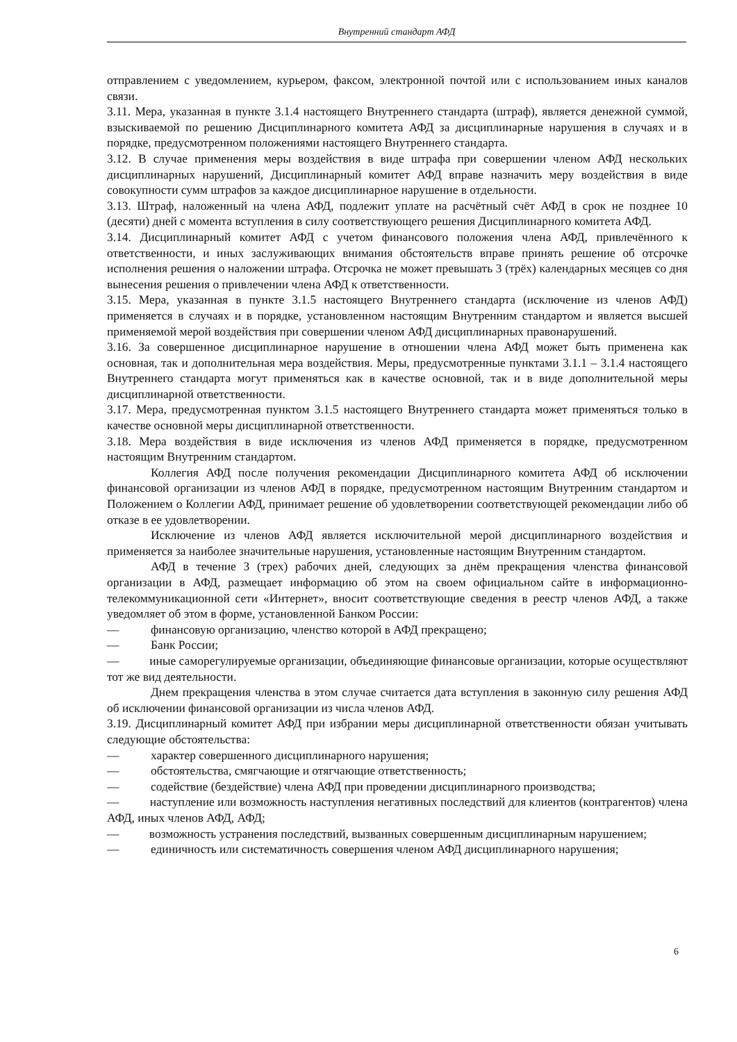Внутренний стандарт АФД
отправлением с уведомлением, курьером, факсом, электронной почтой или с использованием иных каналов связи.
3.11. Мера, указанная в пункте 3.1.4 настоящего Внутреннего стандарта (штраф), является денежной суммой, взыскиваемой по решению Дисциплинарного комитета АФД за дисциплинарные нарушения в случаях и в порядке, предусмотренном положениями настоящего Внутреннего стандарта.
3.12. В случае применения меры воздействия в виде штрафа при совершении членом АФД нескольких дисциплинарных нарушений, Дисциплинарный комитет АФД вправе назначить меру воздействия в виде совокупности сумм штрафов за каждое дисциплинарное нарушение в отдельности.
3.13. Штраф, наложенный на члена АФД, подлежит уплате на расчётный счёт АФД в срок не позднее 10 (десяти) дней с момента вступления в силу соответствующего решения Дисциплинарного комитета АФД.
3.14. Дисциплинарный комитет АФД с учетом финансового положения члена АФД, привлечённого к ответственности, и иных заслуживающих внимания обстоятельств вправе принять решение об отсрочке исполнения решения о наложении штрафа. Отсрочка не может превышать 3 (трёх) календарных месяцев со дня вынесения решения о привлечении члена АФД к ответственности.
3.15. Мера, указанная в пункте 3.1.5 настоящего Внутреннего стандарта (исключение из членов АФД) применяется в случаях и в порядке, установленном настоящим Внутренним стандартом и является высшей применяемой мерой воздействия при совершении членом АФД дисциплинарных правонарушений.
3.16. За совершенное дисциплинарное нарушение в отношении члена АФД может быть применена как основная, так и дополнительная мера воздействия. Меры, предусмотренные пунктами 3.1.1 – 3.1.4 настоящего Внутреннего стандарта могут применяться как в качестве основной, так и в виде дополнительной меры дисциплинарной ответственности.
3.17. Мера, предусмотренная пунктом 3.1.5 настоящего Внутреннего стандарта может применяться только в качестве основной меры дисциплинарной ответственности.
3.18. Мера воздействия в виде исключения из членов АФД применяется в порядке, предусмотренном настоящим Внутренним стандартом.
Коллегия АФД после получения рекомендации Дисциплинарного комитета АФД об исключении финансовой организации из членов АФД в порядке, предусмотренном настоящим Внутренним стандартом и Положением о Коллегии АФД, принимает решение об удовлетворении соответствующей рекомендации либо об отказе в ее удовлетворении.
Исключение из членов АФД является исключительной мерой дисциплинарного воздействия и применяется за наиболее значительные нарушения, установленные настоящим Внутренним стандартом.
АФД в течение 3 (трех) рабочих дней, следующих за днём прекращения членства финансовой организации в АФД, размещает информацию об этом на своем официальном сайте в информационно-телекоммуникационной сети «Интернет», вносит соответствующие сведения в реестр членов АФД, а также уведомляет об этом в форме, установленной Банком России:
— финансовую организацию, членство которой в АФД прекращено;
— Банк России;
— иные саморегулируемые организации, объединяющие финансовые организации, которые осуществляют тот же вид деятельности.
Днем прекращения членства в этом случае считается дата вступления в законную силу решения АФД об исключении финансовой организации из числа членов АФД.
3.19. Дисциплинарный комитет АФД при избрании меры дисциплинарной ответственности обязан учитывать следующие обстоятельства:
— характер совершенного дисциплинарного нарушения;
— обстоятельства, смягчающие и отягчающие ответственность;
— содействие (бездействие) члена АФД при проведении дисциплинарного производства;
— наступление или возможность наступления негативных последствий для клиентов (контрагентов) члена АФД, иных членов АФД, АФД;
— возможность устранения последствий, вызванных совершенным дисциплинарным нарушением;
— единичность или систематичность совершения членом АФД дисциплинарного нарушения;
6